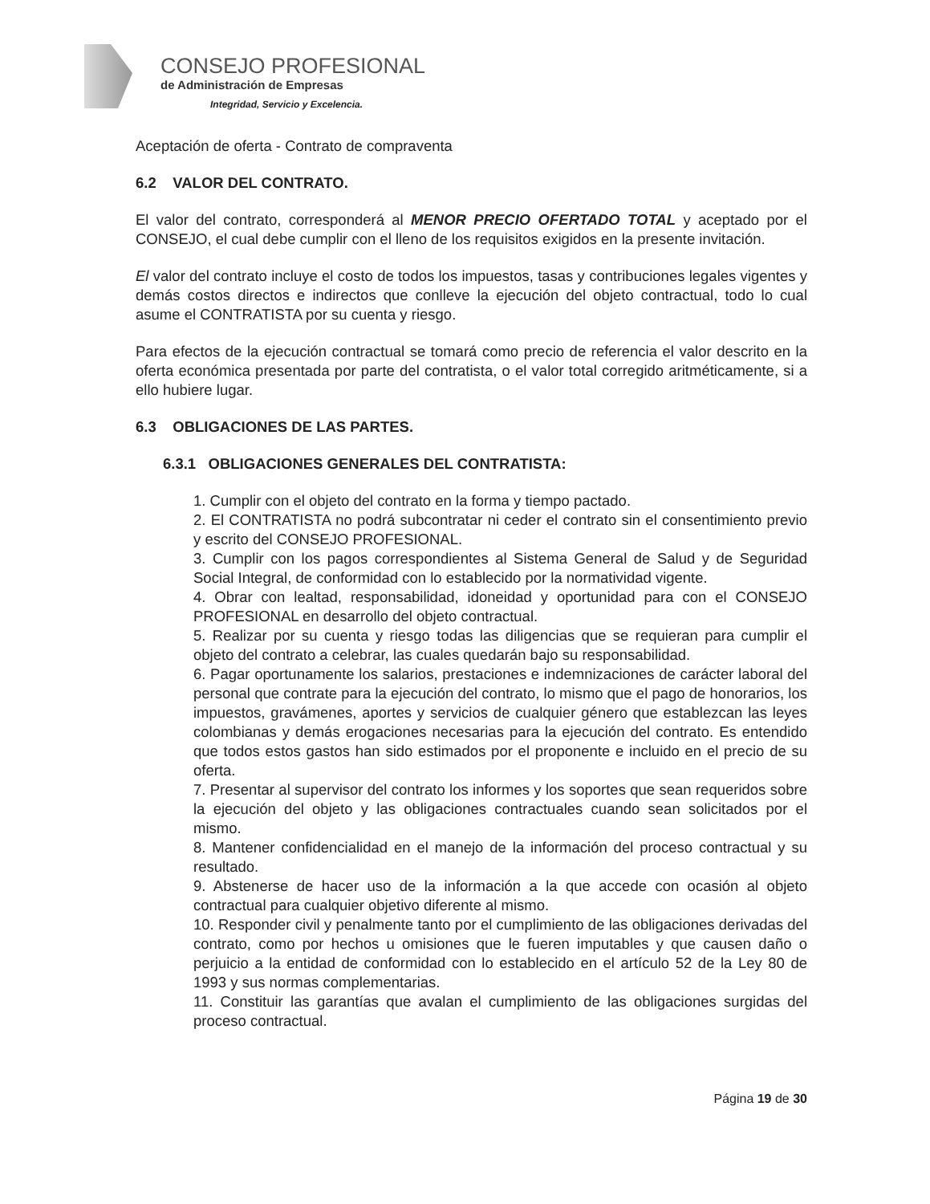CONSEJO PROFESIONAL
de Administración de Empresas
Integridad, Servicio y Excelencia.
Aceptación de oferta - Contrato de compraventa
6.2 VALOR DEL CONTRATO.
El valor del contrato, corresponderá al MENOR PRECIO OFERTADO TOTAL y aceptado por el CONSEJO, el cual debe cumplir con el lleno de los requisitos exigidos en la presente invitación.
El valor del contrato incluye el costo de todos los impuestos, tasas y contribuciones legales vigentes y demás costos directos e indirectos que conlleve la ejecución del objeto contractual, todo lo cual asume el CONTRATISTA por su cuenta y riesgo.
Para efectos de la ejecución contractual se tomará como precio de referencia el valor descrito en la oferta económica presentada por parte del contratista, o el valor total corregido aritméticamente, si a ello hubiere lugar.
6.3 OBLIGACIONES DE LAS PARTES.
6.3.1 OBLIGACIONES GENERALES DEL CONTRATISTA:
1. Cumplir con el objeto del contrato en la forma y tiempo pactado.
2. El CONTRATISTA no podrá subcontratar ni ceder el contrato sin el consentimiento previo y escrito del CONSEJO PROFESIONAL.
3. Cumplir con los pagos correspondientes al Sistema General de Salud y de Seguridad Social Integral, de conformidad con lo establecido por la normatividad vigente.
4. Obrar con lealtad, responsabilidad, idoneidad y oportunidad para con el CONSEJO PROFESIONAL en desarrollo del objeto contractual.
5. Realizar por su cuenta y riesgo todas las diligencias que se requieran para cumplir el objeto del contrato a celebrar, las cuales quedarán bajo su responsabilidad.
6. Pagar oportunamente los salarios, prestaciones e indemnizaciones de carácter laboral del personal que contrate para la ejecución del contrato, lo mismo que el pago de honorarios, los impuestos, gravámenes, aportes y servicios de cualquier género que establezcan las leyes colombianas y demás erogaciones necesarias para la ejecución del contrato. Es entendido que todos estos gastos han sido estimados por el proponente e incluido en el precio de su oferta.
7. Presentar al supervisor del contrato los informes y los soportes que sean requeridos sobre la ejecución del objeto y las obligaciones contractuales cuando sean solicitados por el mismo.
8. Mantener confidencialidad en el manejo de la información del proceso contractual y su resultado.
9. Abstenerse de hacer uso de la información a la que accede con ocasión al objeto contractual para cualquier objetivo diferente al mismo.
10. Responder civil y penalmente tanto por el cumplimiento de las obligaciones derivadas del contrato, como por hechos u omisiones que le fueren imputables y que causen daño o perjuicio a la entidad de conformidad con lo establecido en el artículo 52 de la Ley 80 de 1993 y sus normas complementarias.
11. Constituir las garantías que avalan el cumplimiento de las obligaciones surgidas del proceso contractual.
Página 19 de 30